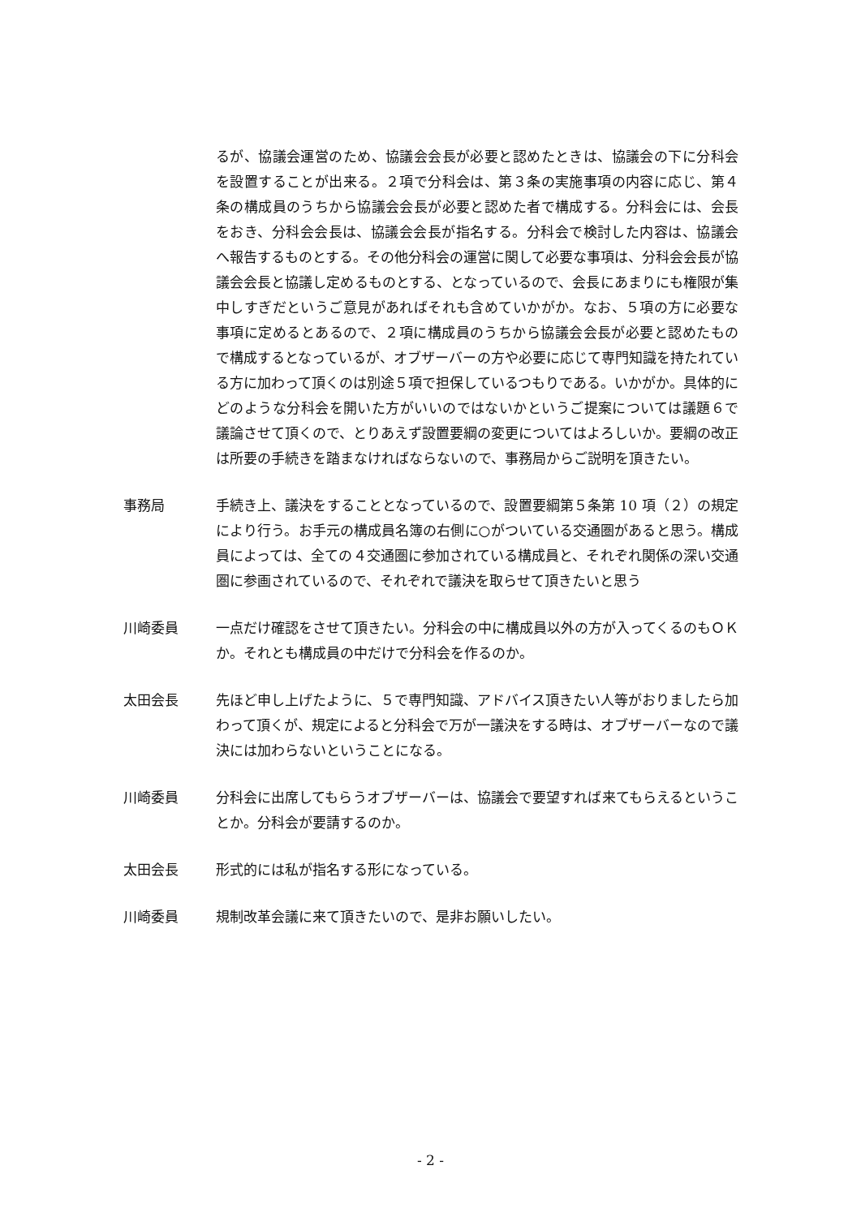るが、協議会運営のため、協議会会長が必要と認めたときは、協議会の下に分科会を設置することが出来る。２項で分科会は、第３条の実施事項の内容に応じ、第４条の構成員のうちから協議会会長が必要と認めた者で構成する。分科会には、会長をおき、分科会会長は、協議会会長が指名する。分科会で検討した内容は、協議会へ報告するものとする。その他分科会の運営に関して必要な事項は、分科会会長が協議会会長と協議し定めるものとする、となっているので、会長にあまりにも権限が集中しすぎだというご意見があればそれも含めていかがか。なお、５項の方に必要な事項に定めるとあるので、２項に構成員のうちから協議会会長が必要と認めたもので構成するとなっているが、オブザーバーの方や必要に応じて専門知識を持たれている方に加わって頂くのは別途５項で担保しているつもりである。いかがか。具体的にどのような分科会を開いた方がいいのではないかというご提案については議題６で議論させて頂くので、とりあえず設置要綱の変更についてはよろしいか。要綱の改正は所要の手続きを踏まなければならないので、事務局からご説明を頂きたい。
事務局 手続き上、議決をすることとなっているので、設置要綱第５条第 10 項（２）の規定により行う。お手元の構成員名簿の右側に○がついている交通圏があると思う。構成員によっては、全ての４交通圏に参加されている構成員と、それぞれ関係の深い交通圏に参画されているので、それぞれで議決を取らせて頂きたいと思う
川崎委員 一点だけ確認をさせて頂きたい。分科会の中に構成員以外の方が入ってくるのもＯＫか。それとも構成員の中だけで分科会を作るのか。
太田会長 先ほど申し上げたように、５で専門知識、アドバイス頂きたい人等がおりましたら加わって頂くが、規定によると分科会で万が一議決をする時は、オブザーバーなので議決には加わらないということになる。
川崎委員 分科会に出席してもらうオブザーバーは、協議会で要望すれば来てもらえるということか。分科会が要請するのか。
太田会長 形式的には私が指名する形になっている。
川崎委員 規制改革会議に来て頂きたいので、是非お願いしたい。
- 2 -